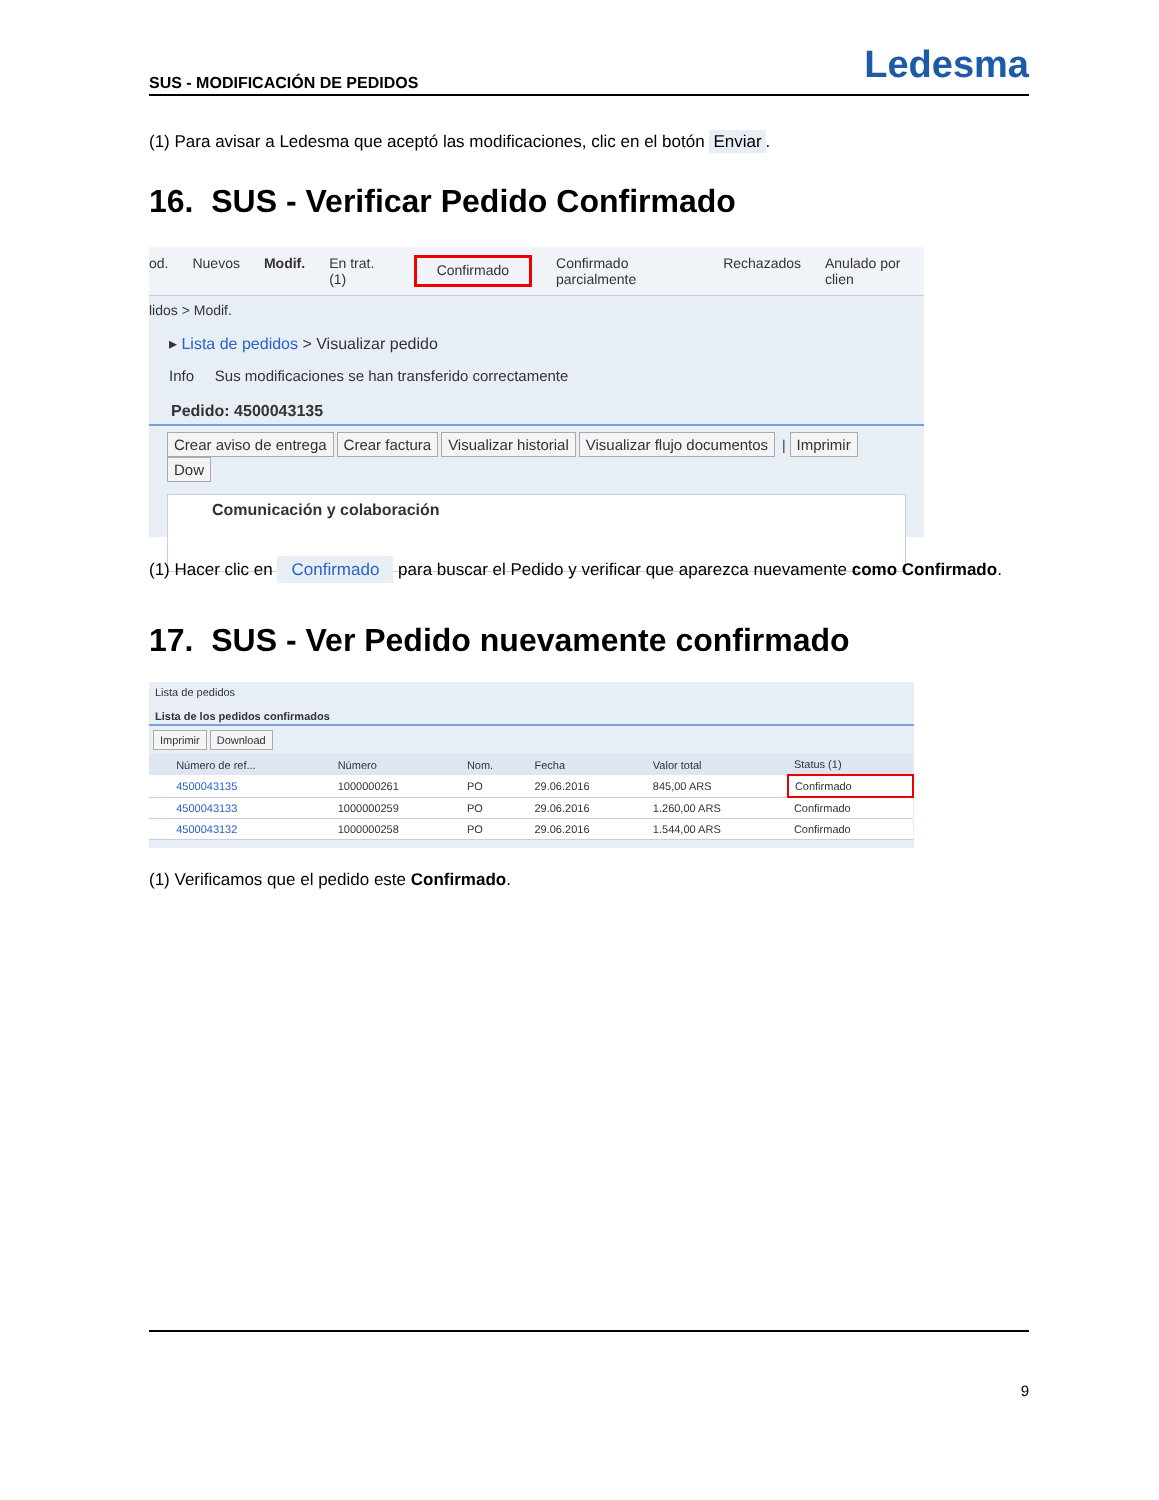SUS - MODIFICACIÓN DE PEDIDOS Ledesma
(1) Para avisar a Ledesma que aceptó las modificaciones, clic en el botón Enviar.
16. SUS - Verificar Pedido Confirmado
od. Nuevos Modif. En trat. (1) Confirmado Confirmado parcialmente Rechazados Anulado por clien
lidos > Modif.
▸ Lista de pedidos > Visualizar pedido
Info Sus modificaciones se han transferido correctamente
Pedido: 4500043135
Crear aviso de entrega Crear factura Visualizar historial Visualizar flujo documentos | Imprimir Dow
Comunicación y colaboración
(1) Hacer clic en Confirmado para buscar el Pedido y verificar que aparezca nuevamente como Confirmado.
17. SUS - Ver Pedido nuevamente confirmado
Lista de pedidos
Lista de los pedidos confirmados
Imprimir Download
| | Número de ref... | Número | Nom. | Fecha | Valor total | Status (1) |
| --- | --- | --- | --- | --- | --- | --- |
| | 4500043135 | 1000000261 | PO | 29.06.2016 | 845,00 ARS | Confirmado |
| | 4500043133 | 1000000259 | PO | 29.06.2016 | 1.260,00 ARS | Confirmado |
| | 4500043132 | 1000000258 | PO | 29.06.2016 | 1.544,00 ARS | Confirmado |
(1) Verificamos que el pedido este Confirmado.
9